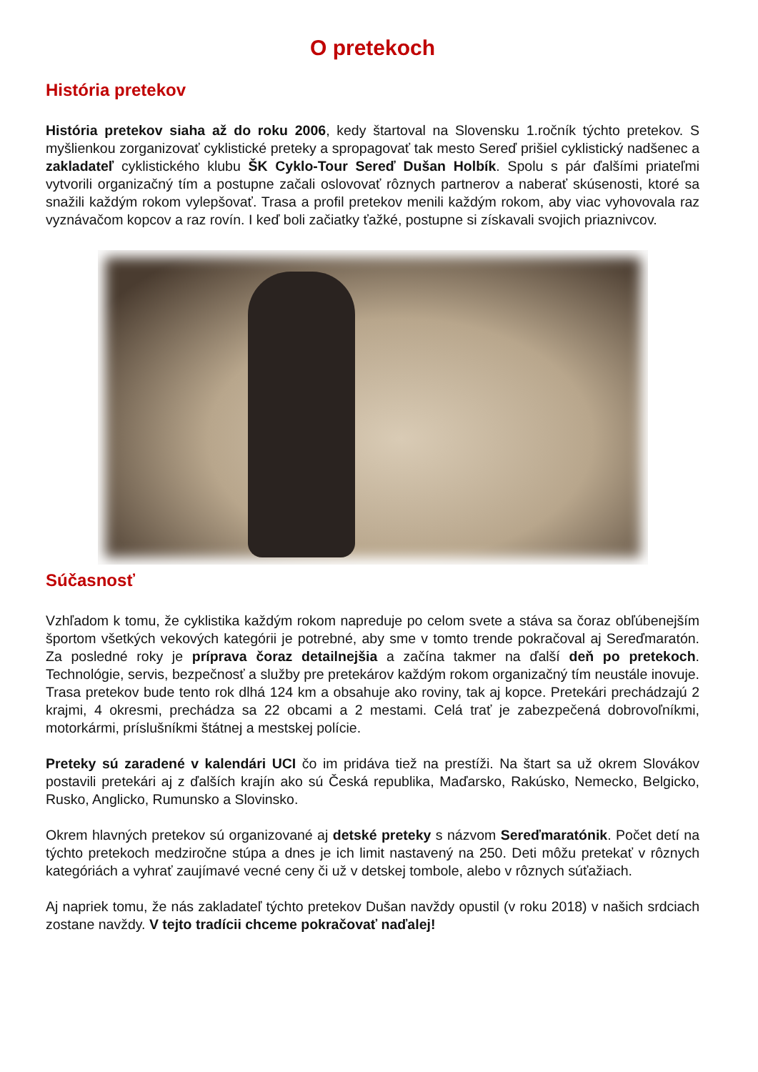O pretekoch
História pretekov
História pretekov siaha až do roku 2006, kedy štartoval na Slovensku 1.ročník týchto pretekov. S myšlienkou zorganizovať cyklistické preteky a spropagovať tak mesto Sereď prišiel cyklistický nadšenec a zakladateľ cyklistického klubu ŠK Cyklo-Tour Sereď Dušan Holbík. Spolu s pár ďalšími priateľmi vytvorili organizačný tím a postupne začali oslovovať rôznych partnerov a naberať skúsenosti, ktoré sa snažili každým rokom vylepšovať. Trasa a profil pretekov menili každým rokom, aby viac vyhovovala raz vyznávačom kopcov a raz rovín. I keď boli začiatky ťažké, postupne si získavali svojich priaznivcov.
Súčasnosť
Vzhľadom k tomu, že cyklistika každým rokom napreduje po celom svete a stáva sa čoraz obľúbenejším športom všetkých vekových kategórii je potrebné, aby sme v tomto trende pokračoval aj Sereďmaratón. Za posledné roky je príprava čoraz detailnejšia a začína takmer na ďalší deň po pretekoch. Technológie, servis, bezpečnosť a služby pre pretekárov každým rokom organizačný tím neustále inovuje. Trasa pretekov bude tento rok dlhá 124 km a obsahuje ako roviny, tak aj kopce. Pretekári prechádzajú 2 krajmi, 4 okresmi, prechádza sa 22 obcami a 2 mestami. Celá trať je zabezpečená dobrovoľníkmi, motorkármi, príslušníkmi štátnej a mestskej polície.
Preteky sú zaradené v kalendári UCI čo im pridáva tiež na prestíži. Na štart sa už okrem Slovákov postavili pretekári aj z ďalších krajín ako sú Česká republika, Maďarsko, Rakúsko, Nemecko, Belgicko, Rusko, Anglicko, Rumunsko a Slovinsko.
Okrem hlavných pretekov sú organizované aj detské preteky s názvom Sereďmaratónik. Počet detí na týchto pretekoch medziročne stúpa a dnes je ich limit nastavený na 250. Deti môžu pretekať v rôznych kategóriách a vyhrať zaujímavé vecné ceny či už v detskej tombole, alebo v rôznych súťažiach.
Aj napriek tomu, že nás zakladateľ týchto pretekov Dušan navždy opustil (v roku 2018) v našich srdciach zostane navždy. V tejto tradícii chceme pokračovať naďalej!